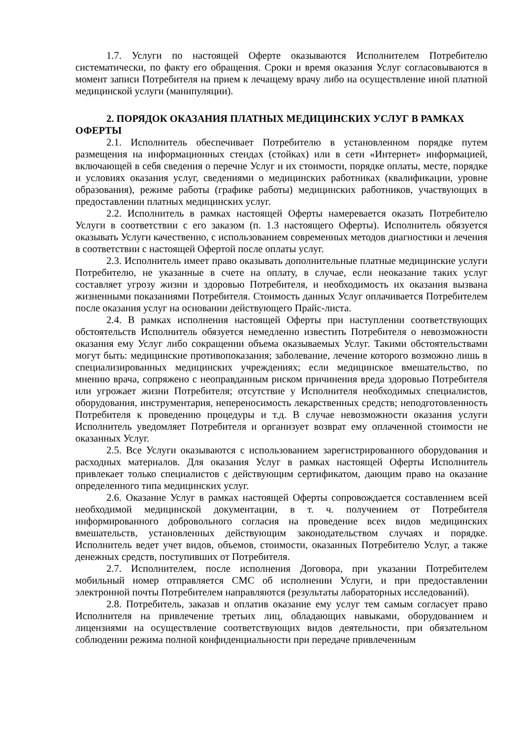1.7. Услуги по настоящей Оферте оказываются Исполнителем Потребителю систематически, по факту его обращения. Сроки и время оказания Услуг согласовываются в момент записи Потребителя на прием к лечащему врачу либо на осуществление иной платной медицинской услуги (манипуляции).
2. ПОРЯДОК ОКАЗАНИЯ ПЛАТНЫХ МЕДИЦИНСКИХ УСЛУГ В РАМКАХ ОФЕРТЫ
2.1. Исполнитель обеспечивает Потребителю в установленном порядке путем размещения на информационных стендах (стойках) или в сети «Интернет» информацией, включающей в себя сведения о перечне Услуг и их стоимости, порядке оплаты, месте, порядке и условиях оказания услуг, сведениями о медицинских работниках (квалификации, уровне образования), режиме работы (графике работы) медицинских работников, участвующих в предоставлении платных медицинских услуг.
2.2. Исполнитель в рамках настоящей Оферты намеревается оказать Потребителю Услуги в соответствии с его заказом (п. 1.3 настоящего Оферты). Исполнитель обязуется оказывать Услуги качественно, с использованием современных методов диагностики и лечения в соответствии с настоящей Офертой после оплаты услуг.
2.3. Исполнитель имеет право оказывать дополнительные платные медицинские услуги Потребителю, не указанные в счете на оплату, в случае, если неоказание таких услуг составляет угрозу жизни и здоровью Потребителя, и необходимость их оказания вызвана жизненными показаниями Потребителя. Стоимость данных Услуг оплачивается Потребителем после оказания услуг на основании действующего Прайс-листа.
2.4. В рамках исполнения настоящей Оферты при наступлении соответствующих обстоятельств Исполнитель обязуется немедленно известить Потребителя о невозможности оказания ему Услуг либо сокращении объема оказываемых Услуг. Такими обстоятельствами могут быть: медицинские противопоказания; заболевание, лечение которого возможно лишь в специализированных медицинских учреждениях; если медицинское вмешательство, по мнению врача, сопряжено с неоправданным риском причинения вреда здоровью Потребителя или угрожает жизни Потребителя; отсутствие у Исполнителя необходимых специалистов, оборудования, инструментария, непереносимость лекарственных средств; неподготовленность Потребителя к проведению процедуры и т.д. В случае невозможности оказания услуги Исполнитель уведомляет Потребителя и организует возврат ему оплаченной стоимости не оказанных Услуг.
2.5. Все Услуги оказываются с использованием зарегистрированного оборудования и расходных материалов. Для оказания Услуг в рамках настоящей Оферты Исполнитель привлекает только специалистов с действующим сертификатом, дающим право на оказание определенного типа медицинских услуг.
2.6. Оказание Услуг в рамках настоящей Оферты сопровождается составлением всей необходимой медицинской документации, в т. ч. получением от Потребителя информированного добровольного согласия на проведение всех видов медицинских вмешательств, установленных действующим законодательством случаях и порядке. Исполнитель ведет учет видов, объемов, стоимости, оказанных Потребителю Услуг, а также денежных средств, поступивших от Потребителя.
2.7. Исполнителем, после исполнения Договора, при указании Потребителем мобильный номер отправляется СМС об исполнении Услуги, и при предоставлении электронной почты Потребителем направляются (результаты лабораторных исследований).
2.8. Потребитель, заказав и оплатив оказание ему услуг тем самым согласует право Исполнителя на привлечение третьих лиц, обладающих навыками, оборудованием и лицензиями на осуществление соответствующих видов деятельности, при обязательном соблюдении режима полной конфиденциальности при передаче привлеченным